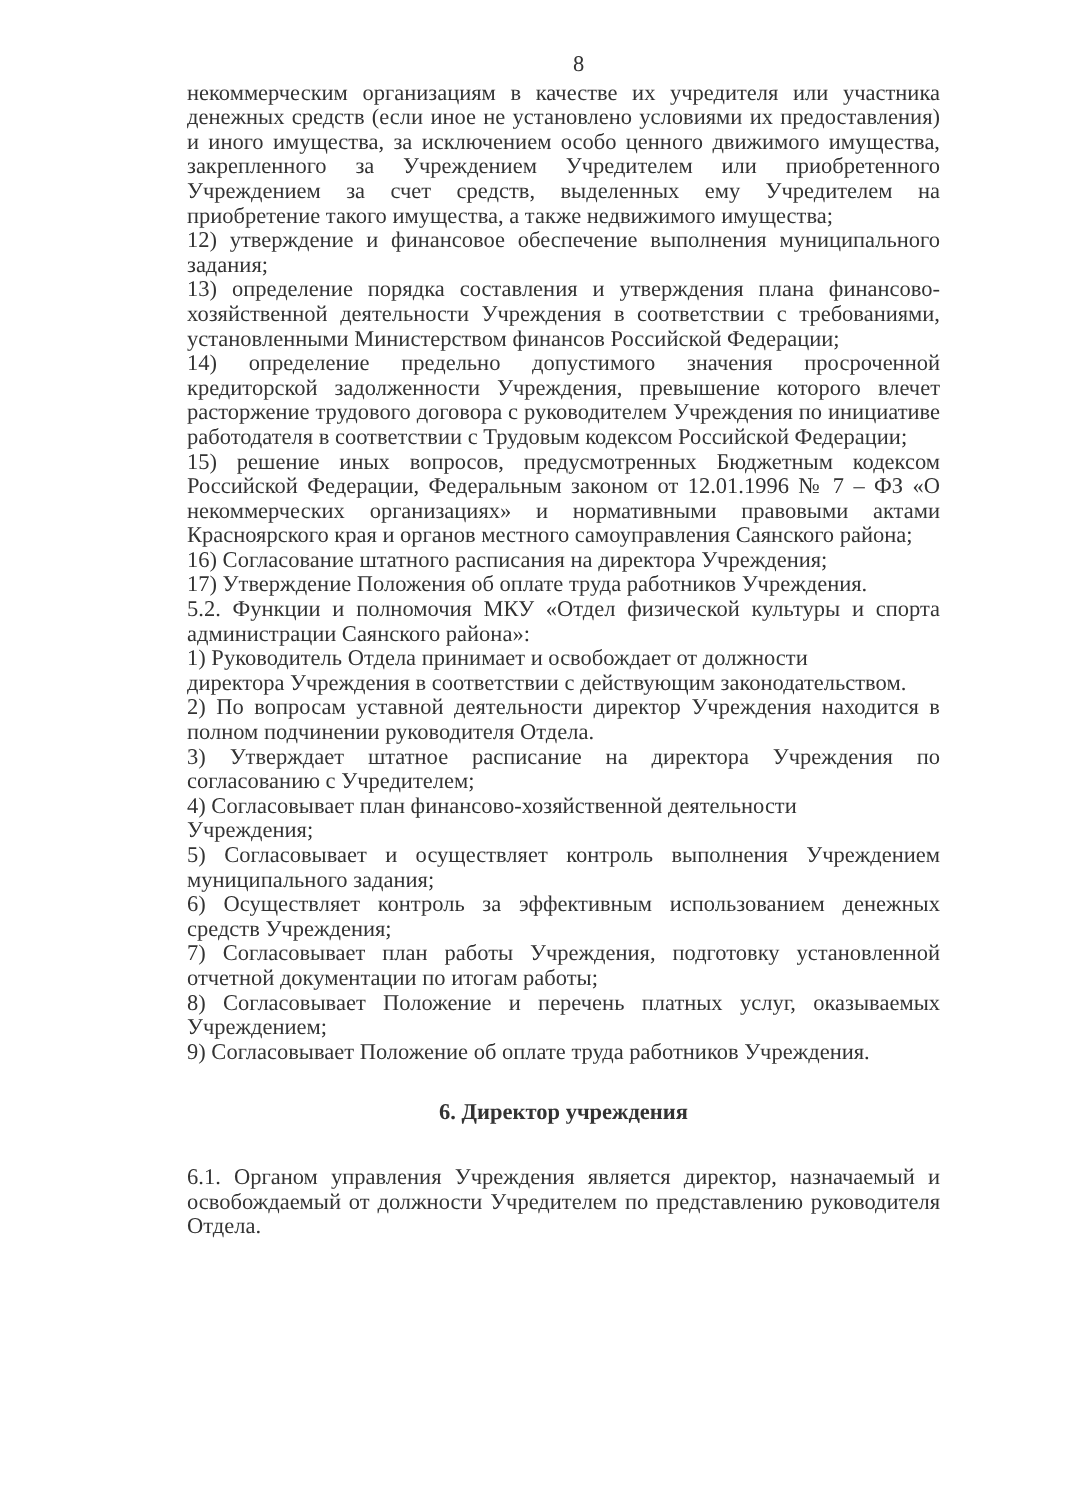8
некоммерческим организациям в качестве их учредителя или участника денежных средств (если иное не установлено условиями их предоставления) и иного имущества, за исключением особо ценного движимого имущества, закрепленного за Учреждением Учредителем или приобретенного Учреждением за счет средств, выделенных ему Учредителем на приобретение такого имущества, а также недвижимого имущества;
12) утверждение и финансовое обеспечение выполнения муниципального задания;
13) определение порядка составления и утверждения плана финансово-хозяйственной деятельности Учреждения в соответствии с требованиями, установленными Министерством финансов Российской Федерации;
14) определение предельно допустимого значения просроченной кредиторской задолженности Учреждения, превышение которого влечет расторжение трудового договора с руководителем Учреждения по инициативе работодателя в соответствии с Трудовым кодексом Российской Федерации;
15) решение иных вопросов, предусмотренных Бюджетным кодексом Российской Федерации, Федеральным законом от 12.01.1996 № 7 – ФЗ «О некоммерческих организациях» и нормативными правовыми актами Красноярского края и органов местного самоуправления Саянского района;
16) Согласование штатного расписания на директора Учреждения;
17) Утверждение Положения об оплате труда работников Учреждения.
5.2. Функции и полномочия МКУ «Отдел физической культуры и спорта администрации Саянского района»:
1) Руководитель Отдела принимает и освобождает от должности
директора Учреждения в соответствии с действующим законодательством.
2) По вопросам уставной деятельности директор Учреждения находится в полном подчинении руководителя Отдела.
3) Утверждает штатное расписание на директора Учреждения по согласованию с Учредителем;
4) Согласовывает план финансово-хозяйственной деятельности
Учреждения;
5) Согласовывает и осуществляет контроль выполнения Учреждением муниципального задания;
6) Осуществляет контроль за эффективным использованием денежных средств Учреждения;
7) Согласовывает план работы Учреждения, подготовку установленной отчетной документации по итогам работы;
8) Согласовывает Положение и перечень платных услуг, оказываемых Учреждением;
9) Согласовывает Положение об оплате труда работников Учреждения.
6. Директор учреждения
6.1. Органом управления Учреждения является директор, назначаемый и освобождаемый от должности Учредителем по представлению руководителя Отдела.